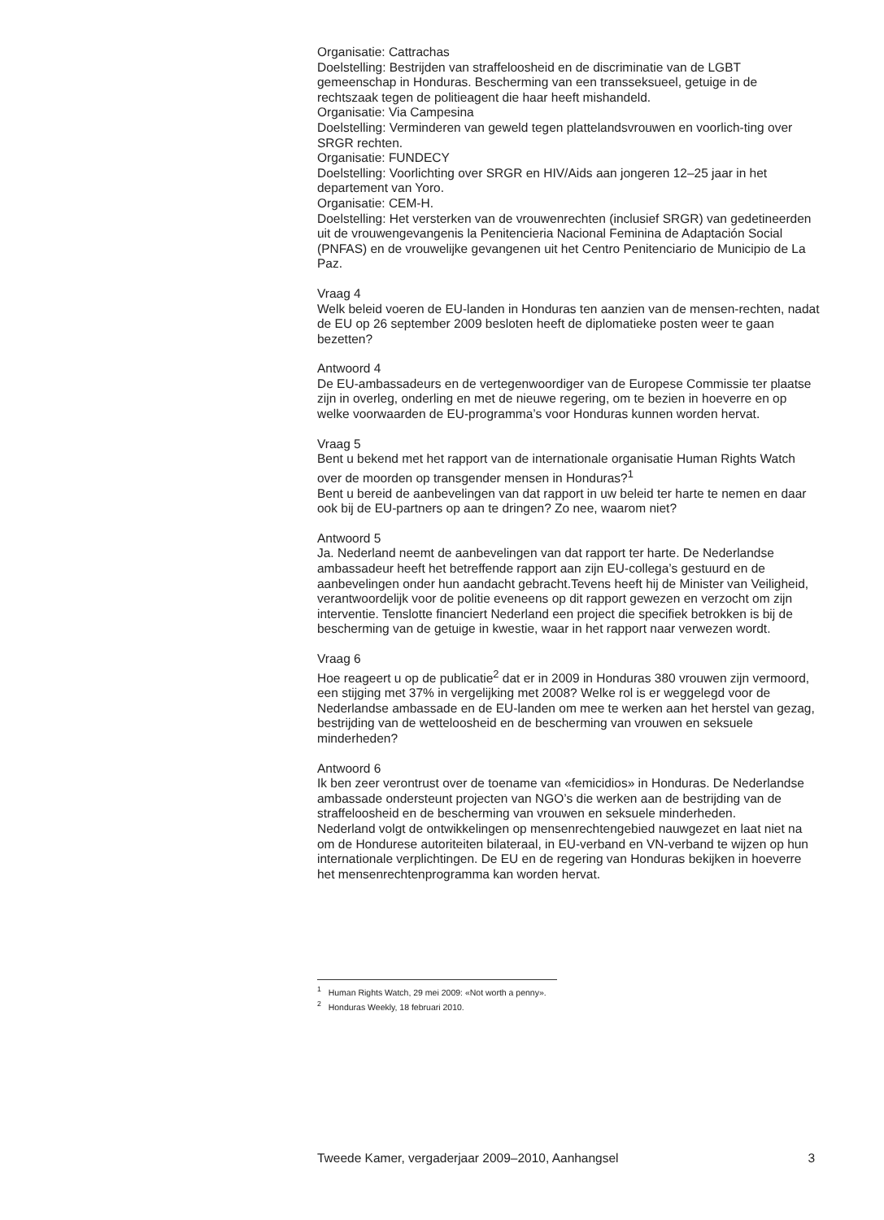Organisatie: Cattrachas
Doelstelling: Bestrijden van straffeloosheid en de discriminatie van de LGBT gemeenschap in Honduras. Bescherming van een transseksueel, getuige in de rechtszaak tegen de politieagent die haar heeft mishandeld.
Organisatie: Via Campesina
Doelstelling: Verminderen van geweld tegen plattelandsvrouwen en voorlich-ting over SRGR rechten.
Organisatie: FUNDECY
Doelstelling: Voorlichting over SRGR en HIV/Aids aan jongeren 12–25 jaar in het departement van Yoro.
Organisatie: CEM-H.
Doelstelling: Het versterken van de vrouwenrechten (inclusief SRGR) van gedetineerden uit de vrouwengevangenis la Penitencieria Nacional Feminina de Adaptación Social (PNFAS) en de vrouwelijke gevangenen uit het Centro Penitenciario de Municipio de La Paz.
Vraag 4
Welk beleid voeren de EU-landen in Honduras ten aanzien van de mensen-rechten, nadat de EU op 26 september 2009 besloten heeft de diplomatieke posten weer te gaan bezetten?
Antwoord 4
De EU-ambassadeurs en de vertegenwoordiger van de Europese Commissie ter plaatse zijn in overleg, onderling en met de nieuwe regering, om te bezien in hoeverre en op welke voorwaarden de EU-programma’s voor Honduras kunnen worden hervat.
Vraag 5
Bent u bekend met het rapport van de internationale organisatie Human Rights Watch over de moorden op transgender mensen in Honduras?<sup>1</sup>
Bent u bereid de aanbevelingen van dat rapport in uw beleid ter harte te nemen en daar ook bij de EU-partners op aan te dringen? Zo nee, waarom niet?
Antwoord 5
Ja. Nederland neemt de aanbevelingen van dat rapport ter harte. De Nederlandse ambassadeur heeft het betreffende rapport aan zijn EU-collega’s gestuurd en de aanbevelingen onder hun aandacht gebracht.Tevens heeft hij de Minister van Veiligheid, verantwoordelijk voor de politie eveneens op dit rapport gewezen en verzocht om zijn interventie. Tenslotte financiert Nederland een project die specifiek betrokken is bij de bescherming van de getuige in kwestie, waar in het rapport naar verwezen wordt.
Vraag 6
Hoe reageert u op de publicatie<sup>2</sup> dat er in 2009 in Honduras 380 vrouwen zijn vermoord, een stijging met 37% in vergelijking met 2008? Welke rol is er weggelegd voor de Nederlandse ambassade en de EU-landen om mee te werken aan het herstel van gezag, bestrijding van de wetteloosheid en de bescherming van vrouwen en seksuele minderheden?
Antwoord 6
Ik ben zeer verontrust over de toename van «femicidios» in Honduras. De Nederlandse ambassade ondersteunt projecten van NGO’s die werken aan de bestrijding van de straffeloosheid en de bescherming van vrouwen en seksuele minderheden.
Nederland volgt de ontwikkelingen op mensenrechtengebied nauwgezet en laat niet na om de Hondurese autoriteiten bilateraal, in EU-verband en VN-verband te wijzen op hun internationale verplichtingen. De EU en de regering van Honduras bekijken in hoeverre het mensenrechtenprogramma kan worden hervat.
<sup>1</sup> Human Rights Watch, 29 mei 2009: «Not worth a penny».
<sup>2</sup> Honduras Weekly, 18 februari 2010.
Tweede Kamer, vergaderjaar 2009–2010, Aanhangsel 3